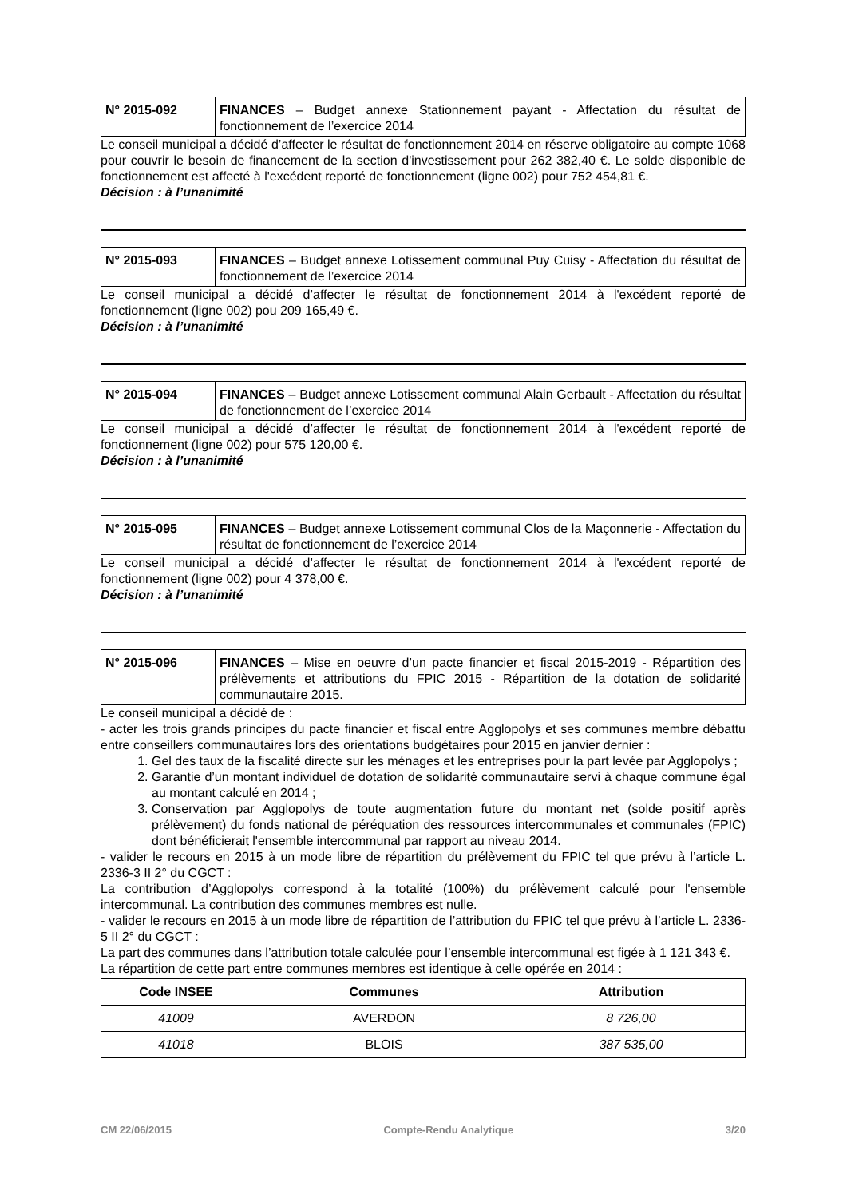| N° 2015-092 | FINANCES – Budget annexe Stationnement payant - Affectation du résultat de fonctionnement de l’exercice 2014 |
Le conseil municipal a décidé d’affecter le résultat de fonctionnement 2014 en réserve obligatoire au compte 1068 pour couvrir le besoin de financement de la section d'investissement pour 262 382,40 €. Le solde disponible de fonctionnement est affecté à l'excédent reporté de fonctionnement (ligne 002) pour 752 454,81 €.
Décision : à l’unanimité
| N° 2015-093 | FINANCES – Budget annexe Lotissement communal Puy Cuisy - Affectation du résultat de fonctionnement de l’exercice 2014 |
Le conseil municipal a décidé d’affecter le résultat de fonctionnement 2014 à l'excédent reporté de fonctionnement (ligne 002) pou 209 165,49 €.
Décision : à l’unanimité
| N° 2015-094 | FINANCES – Budget annexe Lotissement communal Alain Gerbault - Affectation du résultat de fonctionnement de l’exercice 2014 |
Le conseil municipal a décidé d’affecter le résultat de fonctionnement 2014 à l'excédent reporté de fonctionnement (ligne 002) pour 575 120,00 €.
Décision : à l’unanimité
| N° 2015-095 | FINANCES – Budget annexe Lotissement communal Clos de la Maçonnerie - Affectation du résultat de fonctionnement de l’exercice 2014 |
Le conseil municipal a décidé d’affecter le résultat de fonctionnement 2014 à l'excédent reporté de fonctionnement (ligne 002) pour 4 378,00 €.
Décision : à l’unanimité
| N° 2015-096 | FINANCES – Mise en oeuvre d’un pacte financier et fiscal 2015-2019 - Répartition des prélèvements et attributions du FPIC 2015 - Répartition de la dotation de solidarité communautaire 2015. |
Le conseil municipal a décidé de :
- acter les trois grands principes du pacte financier et fiscal entre Agglopolys et ses communes membre débattu entre conseillers communautaires lors des orientations budgétaires pour 2015 en janvier dernier :
1. Gel des taux de la fiscalité directe sur les ménages et les entreprises pour la part levée par Agglopolys ;
2. Garantie d’un montant individuel de dotation de solidarité communautaire servi à chaque commune égal au montant calculé en 2014 ;
3. Conservation par Agglopolys de toute augmentation future du montant net (solde positif après prélèvement) du fonds national de péréquation des ressources intercommunales et communales (FPIC) dont bénéficierait l'ensemble intercommunal par rapport au niveau 2014.
- valider le recours en 2015 à un mode libre de répartition du prélèvement du FPIC tel que prévu à l’article L. 2336-3 II 2° du CGCT :
La contribution d’Agglopolys correspond à la totalité (100%) du prélèvement calculé pour l'ensemble intercommunal. La contribution des communes membres est nulle.
- valider le recours en 2015 à un mode libre de répartition de l’attribution du FPIC tel que prévu à l’article L. 2336-5 II 2° du CGCT :
La part des communes dans l’attribution totale calculée pour l’ensemble intercommunal est figée à 1 121 343 €.
La répartition de cette part entre communes membres est identique à celle opérée en 2014 :
| Code INSEE | Communes | Attribution |
| --- | --- | --- |
| 41009 | AVERDON | 8 726,00 |
| 41018 | BLOIS | 387 535,00 |
CM 22/06/2015 Compte-Rendu Analytique 3/20